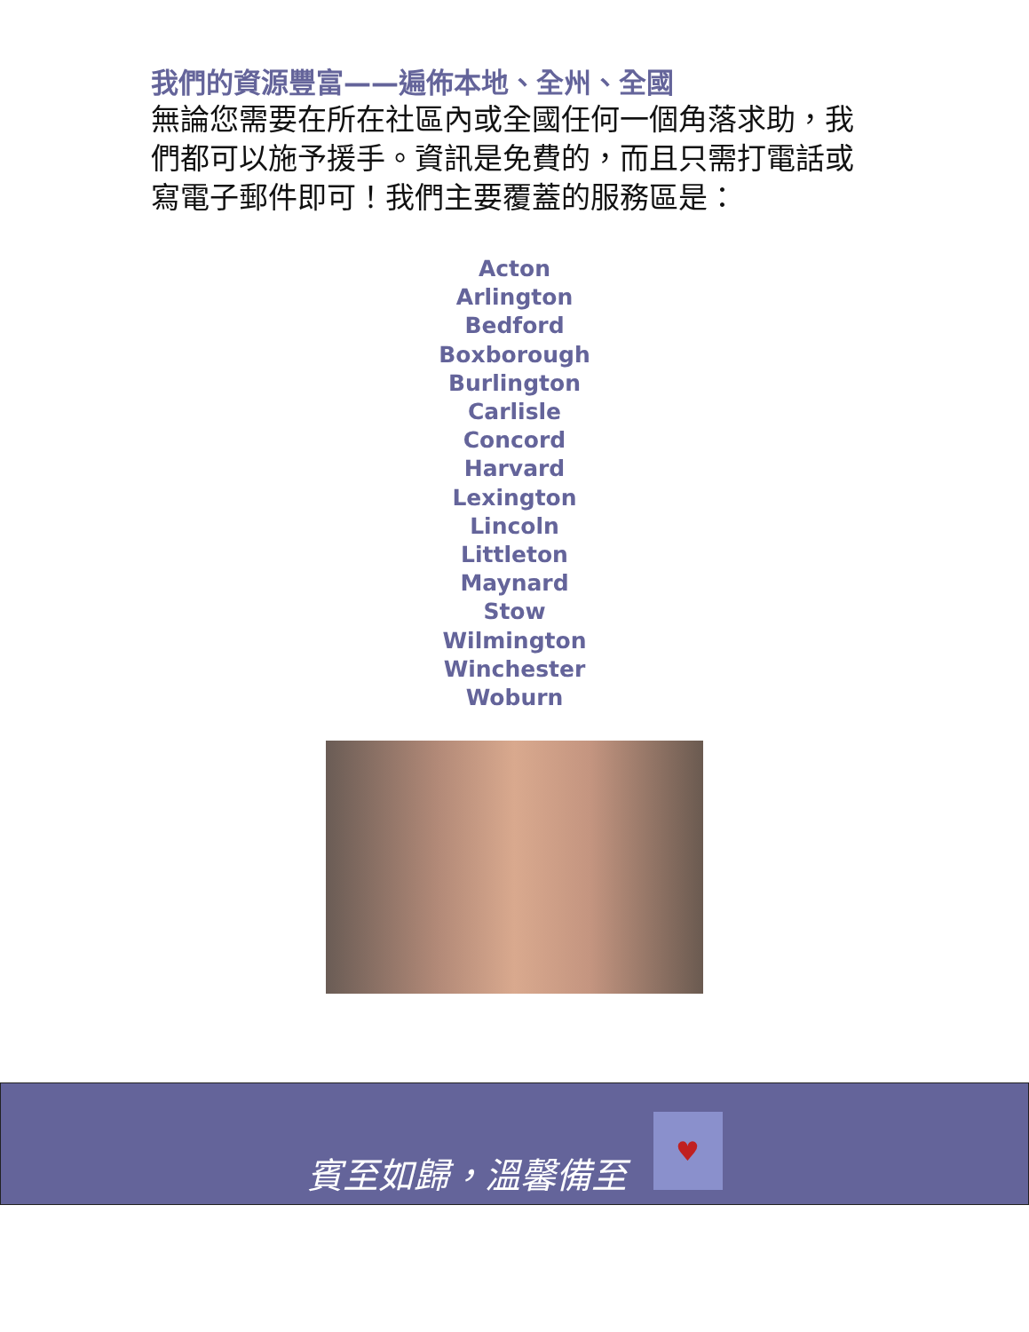我們的資源豐富——遍佈本地、全州、全國
無論您需要在所在社區內或全國任何一個角落求助，我們都可以施予援手。資訊是免費的，而且只需打電話或寫電子郵件即可！我們主要覆蓋的服務區是：
Acton
Arlington
Bedford
Boxborough
Burlington
Carlisle
Concord
Harvard
Lexington
Lincoln
Littleton
Maynard
Stow
Wilmington
Winchester
Woburn
賓至如歸，溫馨備至
♥